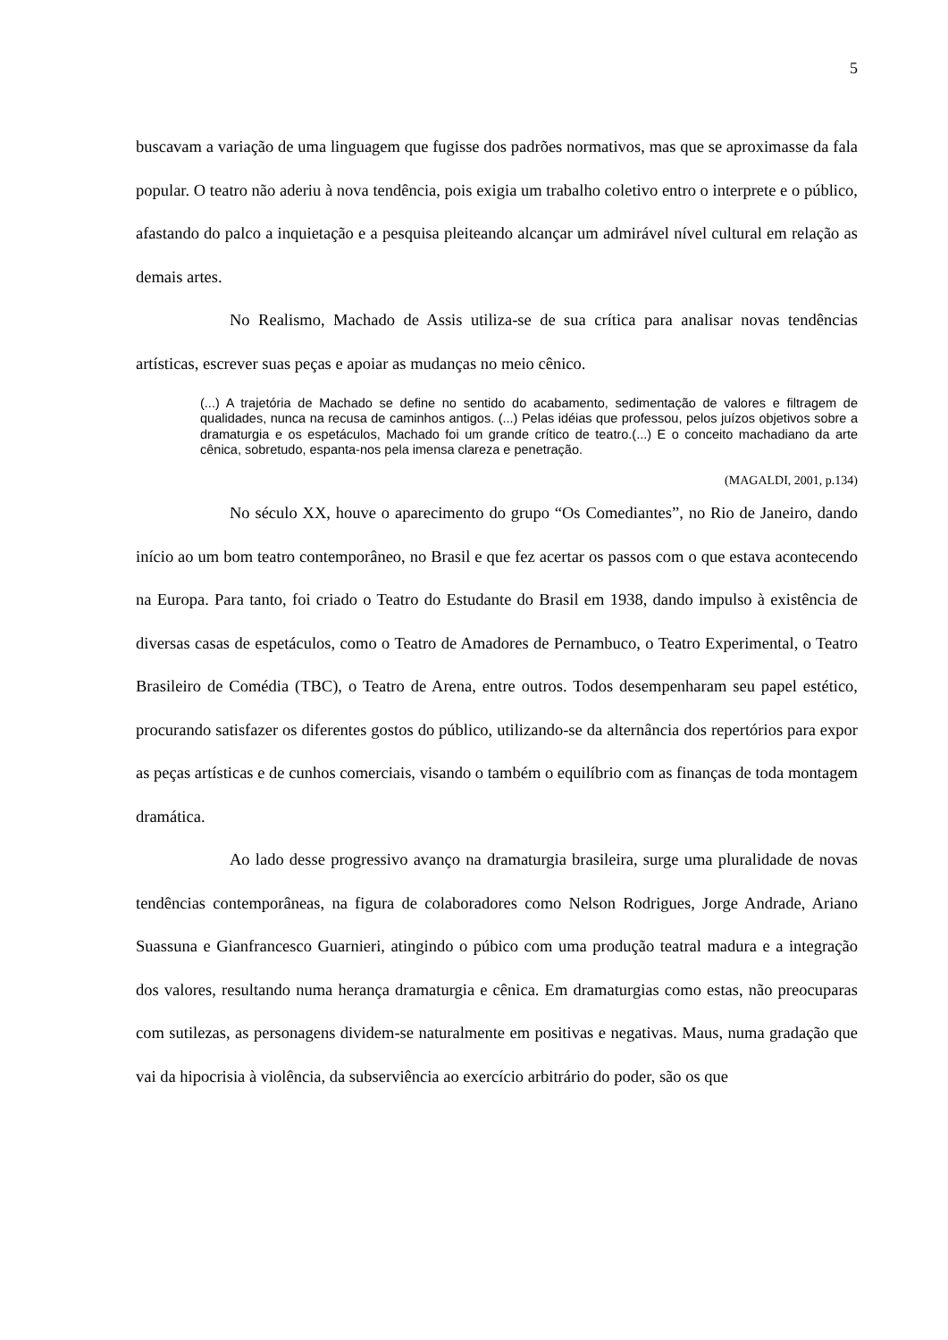5
buscavam a variação de uma linguagem que fugisse dos padrões normativos, mas que se aproximasse da fala popular. O teatro não aderiu à nova tendência, pois exigia um trabalho coletivo entro o interprete e o público, afastando do palco a inquietação e a pesquisa pleiteando alcançar um admirável nível cultural em relação as demais artes.
No Realismo, Machado de Assis utiliza-se de sua crítica para analisar novas tendências artísticas, escrever suas peças e apoiar as mudanças no meio cênico.
(...) A trajetória de Machado se define no sentido do acabamento, sedimentação de valores e filtragem de qualidades, nunca na recusa de caminhos antigos. (...) Pelas idéias que professou, pelos juízos objetivos sobre a dramaturgia e os espetáculos, Machado foi um grande crítico de teatro.(...) E o conceito machadiano da arte cênica, sobretudo, espanta-nos pela imensa clareza e penetração.
(MAGALDI, 2001, p.134)
No século XX, houve o aparecimento do grupo “Os Comediantes”, no Rio de Janeiro, dando início ao um bom teatro contemporâneo, no Brasil e que fez acertar os passos com o que estava acontecendo na Europa. Para tanto, foi criado o Teatro do Estudante do Brasil em 1938, dando impulso à existência de diversas casas de espetáculos, como o Teatro de Amadores de Pernambuco, o Teatro Experimental, o Teatro Brasileiro de Comédia (TBC), o Teatro de Arena, entre outros. Todos desempenharam seu papel estético, procurando satisfazer os diferentes gostos do público, utilizando-se da alternância dos repertórios para expor as peças artísticas e de cunhos comerciais, visando o também o equilíbrio com as finanças de toda montagem dramática.
Ao lado desse progressivo avanço na dramaturgia brasileira, surge uma pluralidade de novas tendências contemporâneas, na figura de colaboradores como Nelson Rodrigues, Jorge Andrade, Ariano Suassuna e Gianfrancesco Guarnieri, atingindo o púbico com uma produção teatral madura e a integração dos valores, resultando numa herança dramaturgia e cênica. Em dramaturgias como estas, não preocuparas com sutilezas, as personagens dividem-se naturalmente em positivas e negativas. Maus, numa gradação que vai da hipocrisia à violência, da subserviência ao exercício arbitrário do poder, são os que